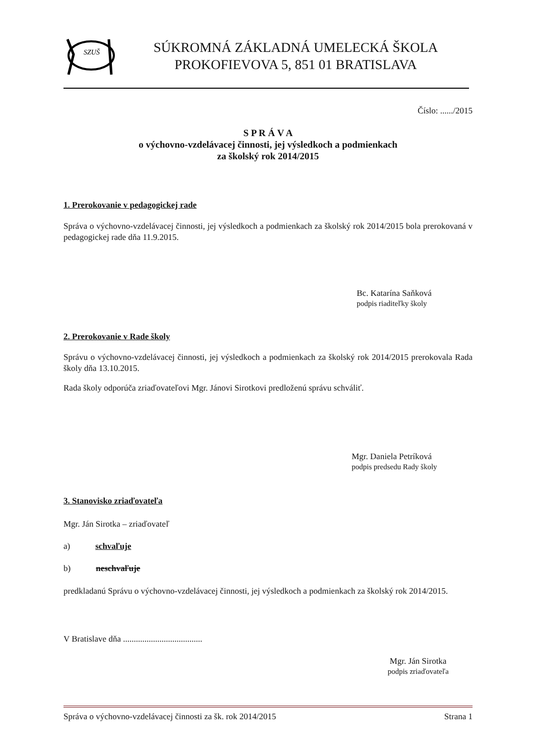SZUŠ
SÚKROMNÁ ZÁKLADNÁ UMELECKÁ ŠKOLA
PROKOFIEVOVA 5, 851 01 BRATISLAVA
Číslo: ....../2015
S P R Á V A
o výchovno-vzdelávacej činnosti, jej výsledkoch a podmienkach
za školský rok 2014/2015
1. Prerokovanie v pedagogickej rade
Správa o výchovno-vzdelávacej činnosti, jej výsledkoch a podmienkach za školský rok 2014/2015 bola prerokovaná v pedagogickej rade dňa 11.9.2015.
Bc. Katarína Saňková
podpis riaditeľky školy
2. Prerokovanie v Rade školy
Správu o výchovno-vzdelávacej činnosti, jej výsledkoch a podmienkach za školský rok 2014/2015 prerokovala Rada školy dňa 13.10.2015.
Rada školy odporúča zriaďovateľovi Mgr. Jánovi Sirotkovi predloženú správu schváliť.
Mgr. Daniela Petríková
podpis predsedu Rady školy
3. Stanovisko zriaďovateľa
Mgr. Ján Sirotka – zriaďovateľ
a) schvaľuje
b) neschvaľuje
predkladanú Správu o výchovno-vzdelávacej činnosti, jej výsledkoch a podmienkach za školský rok 2014/2015.
V Bratislave dňa .....................................
Mgr. Ján Sirotka
podpis zriaďovateľa
Správa o výchovno-vzdelávacej činnosti za šk. rok 2014/2015 Strana 1